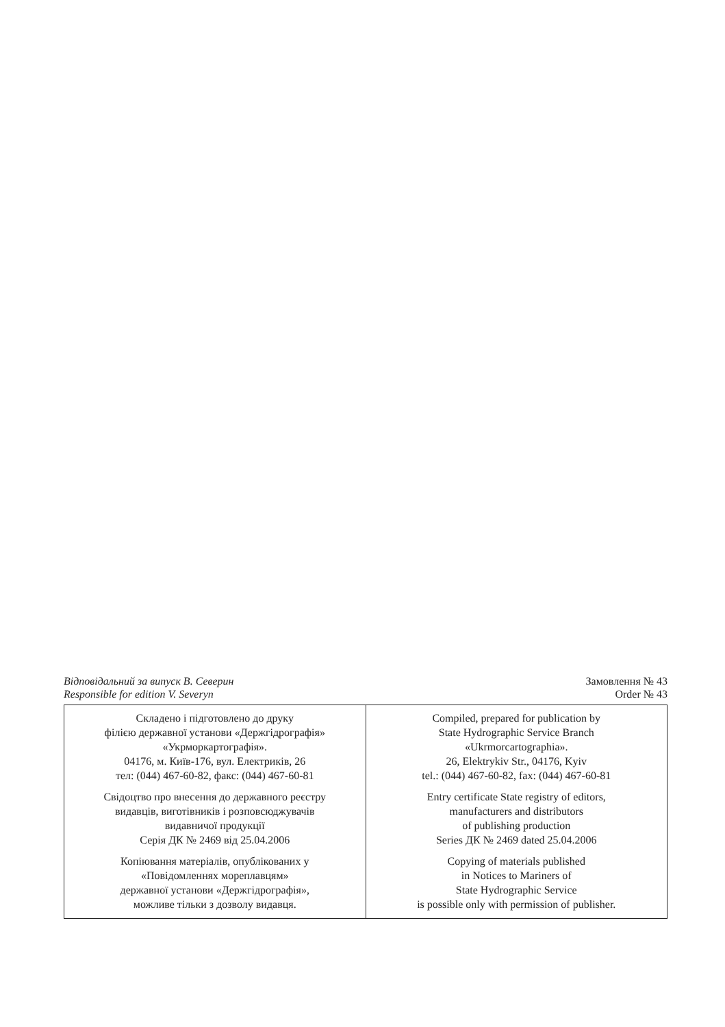Відповідальний за випуск В. Северин
Responsible for edition V. Severyn
Замовлення № 43
Order № 43
| Складено і підготовлено до друку філією державної установи «Держгідрографія» «Укрморкартографія». 04176, м. Київ-176, вул. Електриків, 26 тел: (044) 467-60-82, факс: (044) 467-60-81 Свідоцтво про внесення до державного реєстру видавців, виготівників і розповсюджувачів видавничої продукції Серія ДК № 2469 від 25.04.2006 Копіювання матеріалів, опублікованих у «Повідомленнях мореплавцям» державної установи «Держгідрографія», можливе тільки з дозволу видавця. | Compiled, prepared for publication by State Hydrographic Service Branch «Ukrmorcartographia». 26, Elektrykiv Str., 04176, Kyiv tel.: (044) 467-60-82, fax: (044) 467-60-81 Entry certificate State registry of editors, manufacturers and distributors of publishing production Series ДК № 2469 dated 25.04.2006 Copying of materials published in Notices to Mariners of State Hydrographic Service is possible only with permission of publisher. |